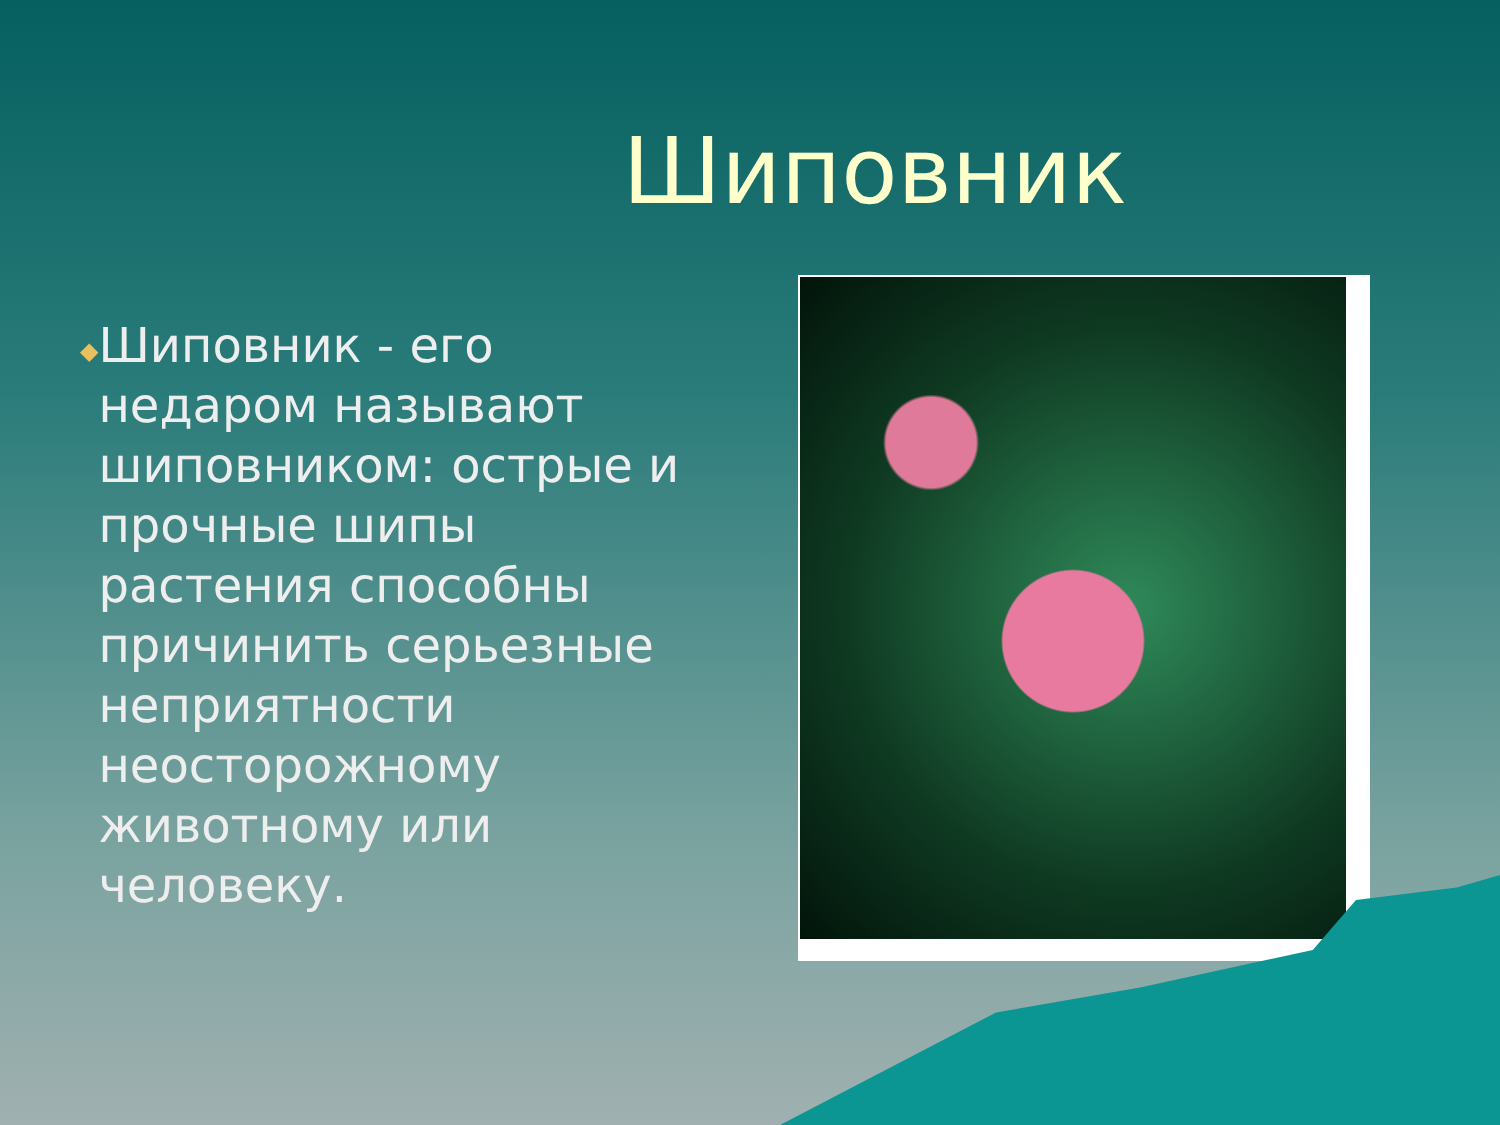Шиповник
◆
Шиповник - его недаром называют шиповником: острые и прочные шипы растения способны причинить серьезные неприятности неосторожному животному или человеку.